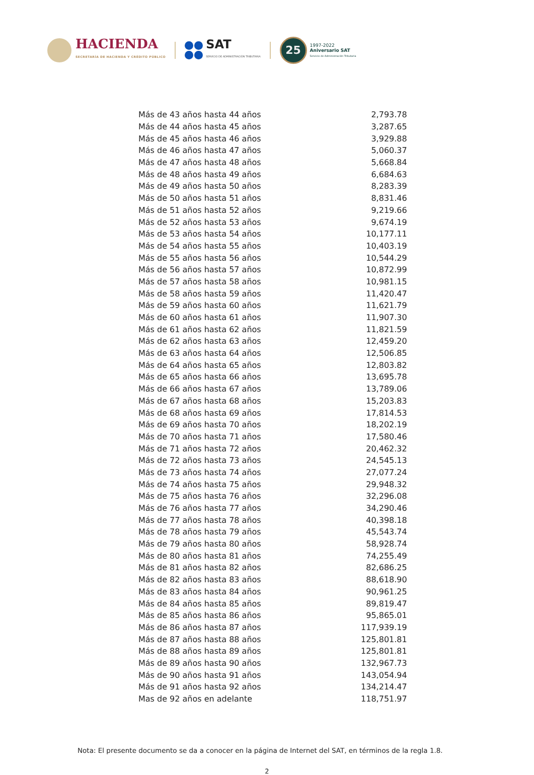HACIENDA
SECRETARÍA DE HACIENDA Y CRÉDITO PÚBLICO
SAT
SERVICIO DE ADMINISTRACIÓN TRIBUTARIA
25
1997-2022
Aniversario SAT
Servicio de Administración Tributaria
| Más de 43 años hasta 44 años | 2,793.78 |
| Más de 44 años hasta 45 años | 3,287.65 |
| Más de 45 años hasta 46 años | 3,929.88 |
| Más de 46 años hasta 47 años | 5,060.37 |
| Más de 47 años hasta 48 años | 5,668.84 |
| Más de 48 años hasta 49 años | 6,684.63 |
| Más de 49 años hasta 50 años | 8,283.39 |
| Más de 50 años hasta 51 años | 8,831.46 |
| Más de 51 años hasta 52 años | 9,219.66 |
| Más de 52 años hasta 53 años | 9,674.19 |
| Más de 53 años hasta 54 años | 10,177.11 |
| Más de 54 años hasta 55 años | 10,403.19 |
| Más de 55 años hasta 56 años | 10,544.29 |
| Más de 56 años hasta 57 años | 10,872.99 |
| Más de 57 años hasta 58 años | 10,981.15 |
| Más de 58 años hasta 59 años | 11,420.47 |
| Más de 59 años hasta 60 años | 11,621.79 |
| Más de 60 años hasta 61 años | 11,907.30 |
| Más de 61 años hasta 62 años | 11,821.59 |
| Más de 62 años hasta 63 años | 12,459.20 |
| Más de 63 años hasta 64 años | 12,506.85 |
| Más de 64 años hasta 65 años | 12,803.82 |
| Más de 65 años hasta 66 años | 13,695.78 |
| Más de 66 años hasta 67 años | 13,789.06 |
| Más de 67 años hasta 68 años | 15,203.83 |
| Más de 68 años hasta 69 años | 17,814.53 |
| Más de 69 años hasta 70 años | 18,202.19 |
| Más de 70 años hasta 71 años | 17,580.46 |
| Más de 71 años hasta 72 años | 20,462.32 |
| Más de 72 años hasta 73 años | 24,545.13 |
| Más de 73 años hasta 74 años | 27,077.24 |
| Más de 74 años hasta 75 años | 29,948.32 |
| Más de 75 años hasta 76 años | 32,296.08 |
| Más de 76 años hasta 77 años | 34,290.46 |
| Más de 77 años hasta 78 años | 40,398.18 |
| Más de 78 años hasta 79 años | 45,543.74 |
| Más de 79 años hasta 80 años | 58,928.74 |
| Más de 80 años hasta 81 años | 74,255.49 |
| Más de 81 años hasta 82 años | 82,686.25 |
| Más de 82 años hasta 83 años | 88,618.90 |
| Más de 83 años hasta 84 años | 90,961.25 |
| Más de 84 años hasta 85 años | 89,819.47 |
| Más de 85 años hasta 86 años | 95,865.01 |
| Más de 86 años hasta 87 años | 117,939.19 |
| Más de 87 años hasta 88 años | 125,801.81 |
| Más de 88 años hasta 89 años | 125,801.81 |
| Más de 89 años hasta 90 años | 132,967.73 |
| Más de 90 años hasta 91 años | 143,054.94 |
| Más de 91 años hasta 92 años | 134,214.47 |
| Mas de 92 años en adelante | 118,751.97 |
Nota: El presente documento se da a conocer en la página de Internet del SAT, en términos de la regla 1.8.
2